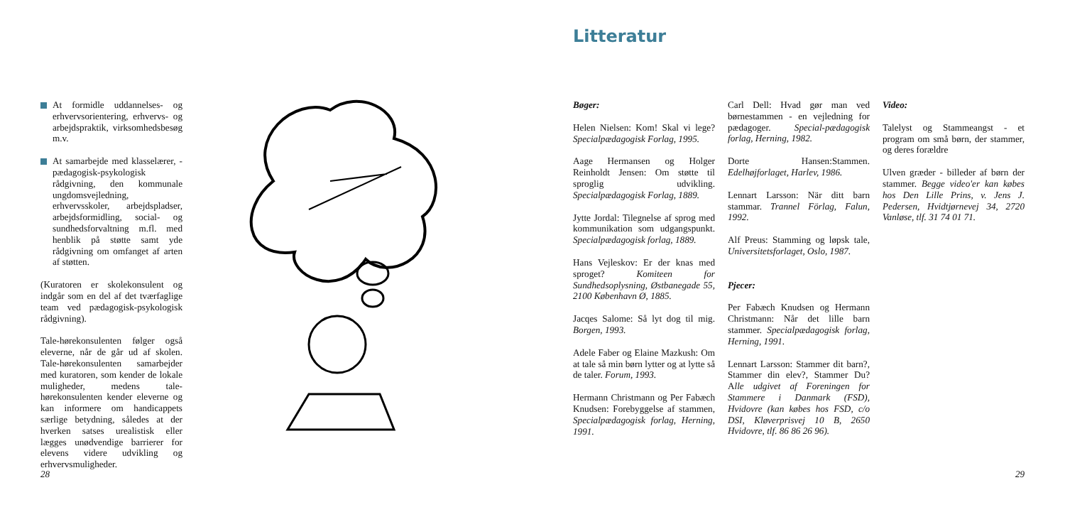At formidle uddannelses- og erhvervsorientering, erhvervs- og arbejdspraktik, virksomhedsbesøg m.v.
At samarbejde med klasselærer, -pædagogisk-psykologisk rådgivning, den kommunale ungdomsvejledning, erhvervsskoler, arbejdspladser, arbejdsformidling, social- og sundhedsforvaltning m.fl. med henblik på støtte samt yde rådgivning om omfanget af arten af støtten.
(Kuratoren er skolekonsulent og indgår som en del af det tværfaglige team ved pædagogisk-psykologisk rådgivning).
Tale-hørekonsulenten følger også eleverne, når de går ud af skolen. Tale-hørekonsulenten samarbejder med kuratoren, som kender de lokale muligheder, medens tale-hørekonsulenten kender eleverne og kan informere om handicappets særlige betydning, således at der hverken satses urealistisk eller lægges unødvendige barrierer for elevens videre udvikling og erhvervsmuligheder.
Litteratur
Bøger:
Helen Nielsen: Kom! Skal vi lege? Specialpædagogisk Forlag, 1995.
Aage Hermansen og Holger Reinholdt Jensen: Om støtte til sproglig udvikling. Specialpædagogisk Forlag, 1889.
Jytte Jordal: Tilegnelse af sprog med kommunikation som udgangspunkt. Specialpædagogisk forlag, 1889.
Hans Vejleskov: Er der knas med sproget? Komiteen for Sundhedsoplysning, Østbanegade 55, 2100 København Ø, 1885.
Jacqes Salome: Så lyt dog til mig. Borgen, 1993.
Adele Faber og Elaine Mazkush: Om at tale så min børn lytter og at lytte så de taler. Forum, 1993.
Hermann Christmann og Per Fabæch Knudsen: Forebyggelse af stammen, Specialpædagogisk forlag, Herning, 1991.
Carl Dell: Hvad gør man ved børnestammen - en vejledning for pædagoger. Special-pædagogisk forlag, Herning, 1982.
Dorte Hansen:Stammen. Edelhøjforlaget, Harlev, 1986.
Lennart Larsson: När ditt barn stammar. Trannel Förlag, Falun, 1992.
Alf Preus: Stamming og løpsk tale, Universitetsforlaget, Oslo, 1987.
Pjecer:
Per Fabæch Knudsen og Hermann Christmann: Når det lille barn stammer. Specialpædagogisk forlag, Herning, 1991.
Lennart Larsson: Stammer dit barn?, Stammer din elev?, Stammer Du? Alle udgivet af Foreningen for Stammere i Danmark (FSD), Hvidovre (kan købes hos FSD, c/o DSI, Kløverprisvej 10 B, 2650 Hvidovre, tlf. 86 86 26 96).
Video:
Talelyst og Stammeangst - et program om små børn, der stammer, og deres forældre
Ulven græder - billeder af børn der stammer. Begge video'er kan købes hos Den Lille Prins, v. Jens J. Pedersen, Hvidtjørnevej 34, 2720 Vanløse, tlf. 31 74 01 71.
28 29